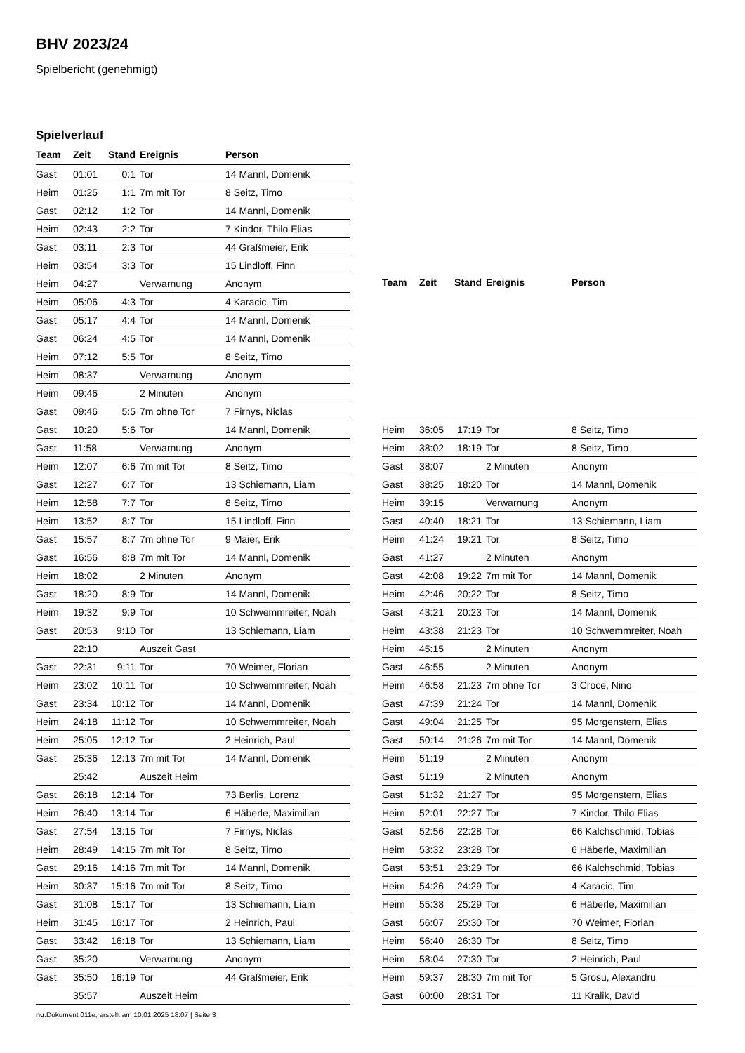BHV 2023/24
Spielbericht (genehmigt)
Spielverlauf
| Team | Zeit | Stand | Ereignis | Person |
| --- | --- | --- | --- | --- |
| Gast | 01:01 | 0:1 | Tor | 14 Mannl, Domenik |
| Heim | 01:25 | 1:1 | 7m mit Tor | 8 Seitz, Timo |
| Gast | 02:12 | 1:2 | Tor | 14 Mannl, Domenik |
| Heim | 02:43 | 2:2 | Tor | 7 Kindor, Thilo Elias |
| Gast | 03:11 | 2:3 | Tor | 44 Graßmeier, Erik |
| Heim | 03:54 | 3:3 | Tor | 15 Lindloff, Finn |
| Heim | 04:27 | | Verwarnung | Anonym |
| Heim | 05:06 | 4:3 | Tor | 4 Karacic, Tim |
| Gast | 05:17 | 4:4 | Tor | 14 Mannl, Domenik |
| Gast | 06:24 | 4:5 | Tor | 14 Mannl, Domenik |
| Heim | 07:12 | 5:5 | Tor | 8 Seitz, Timo |
| Heim | 08:37 | | Verwarnung | Anonym |
| Heim | 09:46 | | 2 Minuten | Anonym |
| Gast | 09:46 | 5:5 | 7m ohne Tor | 7 Firnys, Niclas |
| Gast | 10:20 | 5:6 | Tor | 14 Mannl, Domenik |
| Gast | 11:58 | | Verwarnung | Anonym |
| Heim | 12:07 | 6:6 | 7m mit Tor | 8 Seitz, Timo |
| Gast | 12:27 | 6:7 | Tor | 13 Schiemann, Liam |
| Heim | 12:58 | 7:7 | Tor | 8 Seitz, Timo |
| Heim | 13:52 | 8:7 | Tor | 15 Lindloff, Finn |
| Gast | 15:57 | 8:7 | 7m ohne Tor | 9 Maier, Erik |
| Gast | 16:56 | 8:8 | 7m mit Tor | 14 Mannl, Domenik |
| Heim | 18:02 | | 2 Minuten | Anonym |
| Gast | 18:20 | 8:9 | Tor | 14 Mannl, Domenik |
| Heim | 19:32 | 9:9 | Tor | 10 Schwemmreiter, Noah |
| Gast | 20:53 | 9:10 | Tor | 13 Schiemann, Liam |
| | 22:10 | | Auszeit Gast | |
| Gast | 22:31 | 9:11 | Tor | 70 Weimer, Florian |
| Heim | 23:02 | 10:11 | Tor | 10 Schwemmreiter, Noah |
| Gast | 23:34 | 10:12 | Tor | 14 Mannl, Domenik |
| Heim | 24:18 | 11:12 | Tor | 10 Schwemmreiter, Noah |
| Heim | 25:05 | 12:12 | Tor | 2 Heinrich, Paul |
| Gast | 25:36 | 12:13 | 7m mit Tor | 14 Mannl, Domenik |
| | 25:42 | | Auszeit Heim | |
| Gast | 26:18 | 12:14 | Tor | 73 Berlis, Lorenz |
| Heim | 26:40 | 13:14 | Tor | 6 Häberle, Maximilian |
| Gast | 27:54 | 13:15 | Tor | 7 Firnys, Niclas |
| Heim | 28:49 | 14:15 | 7m mit Tor | 8 Seitz, Timo |
| Gast | 29:16 | 14:16 | 7m mit Tor | 14 Mannl, Domenik |
| Heim | 30:37 | 15:16 | 7m mit Tor | 8 Seitz, Timo |
| Gast | 31:08 | 15:17 | Tor | 13 Schiemann, Liam |
| Heim | 31:45 | 16:17 | Tor | 2 Heinrich, Paul |
| Gast | 33:42 | 16:18 | Tor | 13 Schiemann, Liam |
| Gast | 35:20 | | Verwarnung | Anonym |
| Gast | 35:50 | 16:19 | Tor | 44 Graßmeier, Erik |
| | 35:57 | | Auszeit Heim | |
| Team | Zeit | Stand | Ereignis | Person |
| --- | --- | --- | --- | --- |
| Heim | 36:05 | 17:19 | Tor | 8 Seitz, Timo |
| Heim | 38:02 | 18:19 | Tor | 8 Seitz, Timo |
| Gast | 38:07 | | 2 Minuten | Anonym |
| Gast | 38:25 | 18:20 | Tor | 14 Mannl, Domenik |
| Heim | 39:15 | | Verwarnung | Anonym |
| Gast | 40:40 | 18:21 | Tor | 13 Schiemann, Liam |
| Heim | 41:24 | 19:21 | Tor | 8 Seitz, Timo |
| Gast | 41:27 | | 2 Minuten | Anonym |
| Gast | 42:08 | 19:22 | 7m mit Tor | 14 Mannl, Domenik |
| Heim | 42:46 | 20:22 | Tor | 8 Seitz, Timo |
| Gast | 43:21 | 20:23 | Tor | 14 Mannl, Domenik |
| Heim | 43:38 | 21:23 | Tor | 10 Schwemmreiter, Noah |
| Heim | 45:15 | | 2 Minuten | Anonym |
| Gast | 46:55 | | 2 Minuten | Anonym |
| Heim | 46:58 | 21:23 | 7m ohne Tor | 3 Croce, Nino |
| Gast | 47:39 | 21:24 | Tor | 14 Mannl, Domenik |
| Gast | 49:04 | 21:25 | Tor | 95 Morgenstern, Elias |
| Gast | 50:14 | 21:26 | 7m mit Tor | 14 Mannl, Domenik |
| Heim | 51:19 | | 2 Minuten | Anonym |
| Gast | 51:19 | | 2 Minuten | Anonym |
| Gast | 51:32 | 21:27 | Tor | 95 Morgenstern, Elias |
| Heim | 52:01 | 22:27 | Tor | 7 Kindor, Thilo Elias |
| Gast | 52:56 | 22:28 | Tor | 66 Kalchschmid, Tobias |
| Heim | 53:32 | 23:28 | Tor | 6 Häberle, Maximilian |
| Gast | 53:51 | 23:29 | Tor | 66 Kalchschmid, Tobias |
| Heim | 54:26 | 24:29 | Tor | 4 Karacic, Tim |
| Heim | 55:38 | 25:29 | Tor | 6 Häberle, Maximilian |
| Gast | 56:07 | 25:30 | Tor | 70 Weimer, Florian |
| Heim | 56:40 | 26:30 | Tor | 8 Seitz, Timo |
| Heim | 58:04 | 27:30 | Tor | 2 Heinrich, Paul |
| Heim | 59:37 | 28:30 | 7m mit Tor | 5 Grosu, Alexandru |
| Gast | 60:00 | 28:31 | Tor | 11 Kralik, David |
nu.Dokument 011e, erstellt am 10.01.2025 18:07 | Seite 3